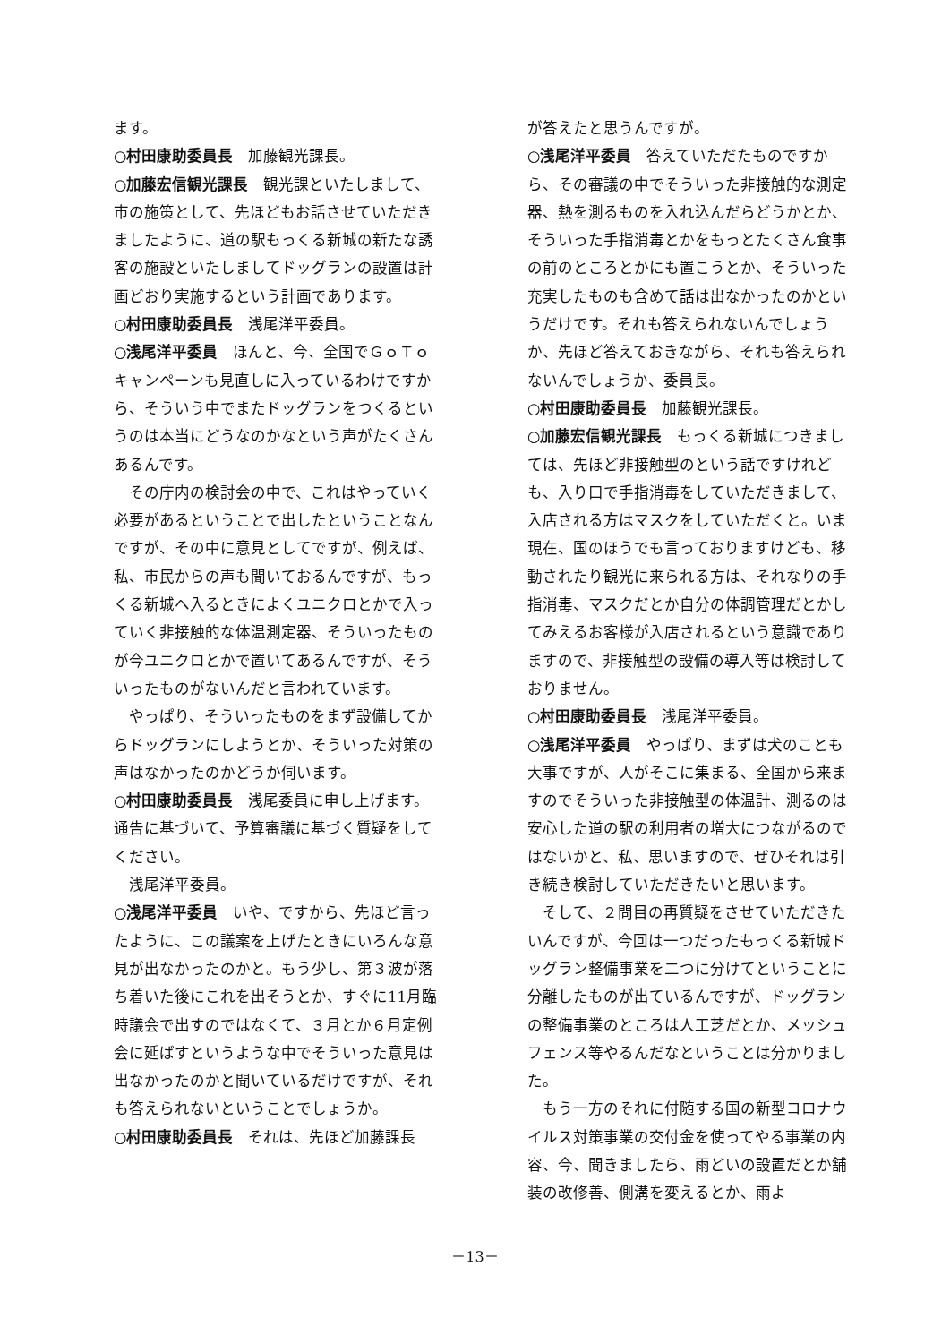ます。
○村田康助委員長　加藤観光課長。
○加藤宏信観光課長　観光課といたしまして、市の施策として、先ほどもお話させていただきましたように、道の駅もっくる新城の新たな誘客の施設といたしましてドッグランの設置は計画どおり実施するという計画であります。
○村田康助委員長　浅尾洋平委員。
○浅尾洋平委員　ほんと、今、全国でＧｏＴｏキャンペーンも見直しに入っているわけですから、そういう中でまたドッグランをつくるというのは本当にどうなのかなという声がたくさんあるんです。
その庁内の検討会の中で、これはやっていく必要があるということで出したということなんですが、その中に意見としてですが、例えば、私、市民からの声も聞いておるんですが、もっくる新城へ入るときによくユニクロとかで入っていく非接触的な体温測定器、そういったものが今ユニクロとかで置いてあるんですが、そういったものがないんだと言われています。
やっぱり、そういったものをまず設備してからドッグランにしようとか、そういった対策の声はなかったのかどうか伺います。
○村田康助委員長　浅尾委員に申し上げます。通告に基づいて、予算審議に基づく質疑をしてください。
浅尾洋平委員。
○浅尾洋平委員　いや、ですから、先ほど言ったように、この議案を上げたときにいろんな意見が出なかったのかと。もう少し、第３波が落ち着いた後にこれを出そうとか、すぐに11月臨時議会で出すのではなくて、３月とか６月定例会に延ばすというような中でそういった意見は出なかったのかと聞いているだけですが、それも答えられないということでしょうか。
○村田康助委員長　それは、先ほど加藤課長
が答えたと思うんですが。
○浅尾洋平委員　答えていただたものですから、その審議の中でそういった非接触的な測定器、熱を測るものを入れ込んだらどうかとか、そういった手指消毒とかをもっとたくさん食事の前のところとかにも置こうとか、そういった充実したものも含めて話は出なかったのかというだけです。それも答えられないんでしょうか、先ほど答えておきながら、それも答えられないんでしょうか、委員長。
○村田康助委員長　加藤観光課長。
○加藤宏信観光課長　もっくる新城につきましては、先ほど非接触型のという話ですけれども、入り口で手指消毒をしていただきまして、入店される方はマスクをしていただくと。いま現在、国のほうでも言っておりますけども、移動されたり観光に来られる方は、それなりの手指消毒、マスクだとか自分の体調管理だとかしてみえるお客様が入店されるという意識でありますので、非接触型の設備の導入等は検討しておりません。
○村田康助委員長　浅尾洋平委員。
○浅尾洋平委員　やっぱり、まずは犬のことも大事ですが、人がそこに集まる、全国から来ますのでそういった非接触型の体温計、測るのは安心した道の駅の利用者の増大につながるのではないかと、私、思いますので、ぜひそれは引き続き検討していただきたいと思います。
そして、２問目の再質疑をさせていただきたいんですが、今回は一つだったもっくる新城ドッグラン整備事業を二つに分けてということに分離したものが出ているんですが、ドッグランの整備事業のところは人工芝だとか、メッシュフェンス等やるんだなということは分かりました。
もう一方のそれに付随する国の新型コロナウイルス対策事業の交付金を使ってやる事業の内容、今、聞きましたら、雨どいの設置だとか舗装の改修善、側溝を変えるとか、雨よ
－13－